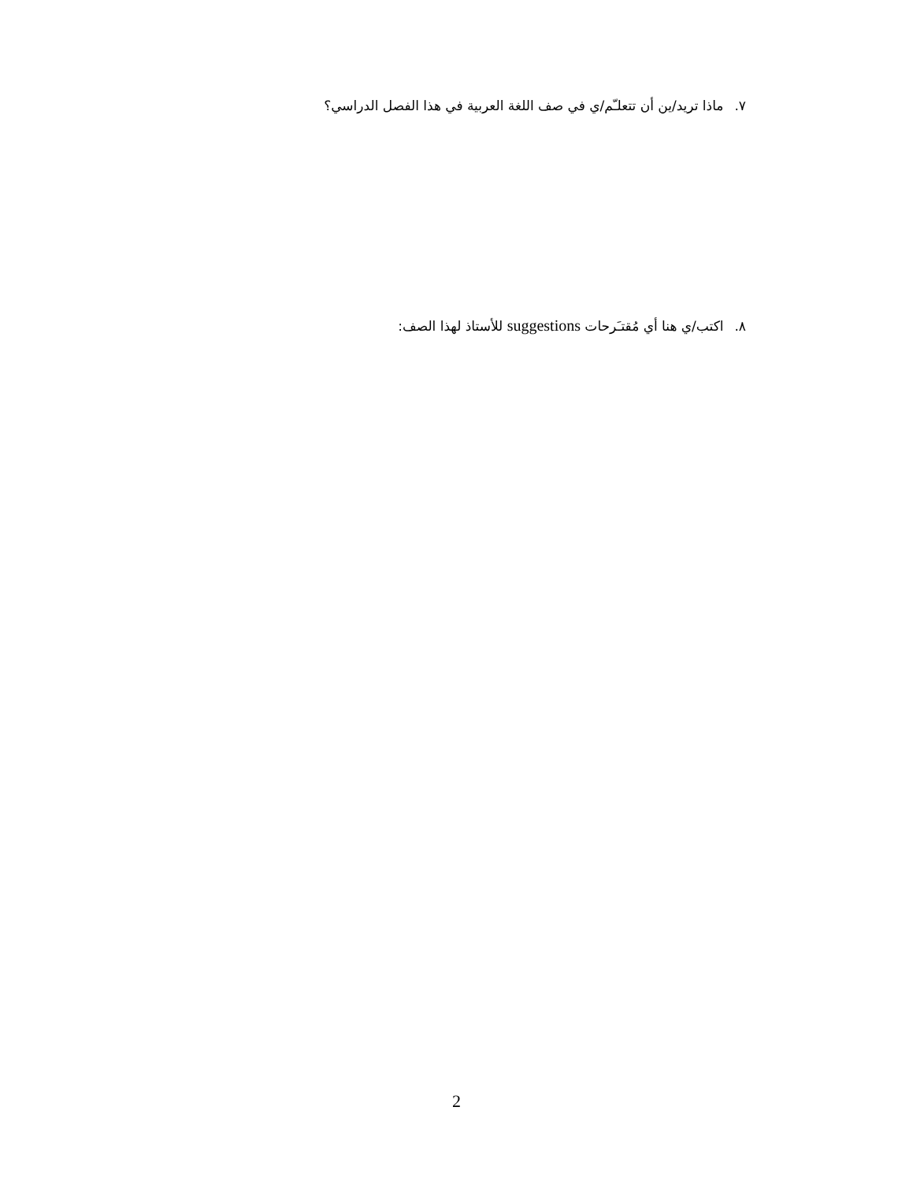٧. ماذا تريد/ين أن تتعلـّم/ي في صف اللغة العربية في هذا الفصل الدراسي؟
٨. اكتب/ي هنا أي مُقتـَرحات suggestions للأستاذ لهذا الصف:
2